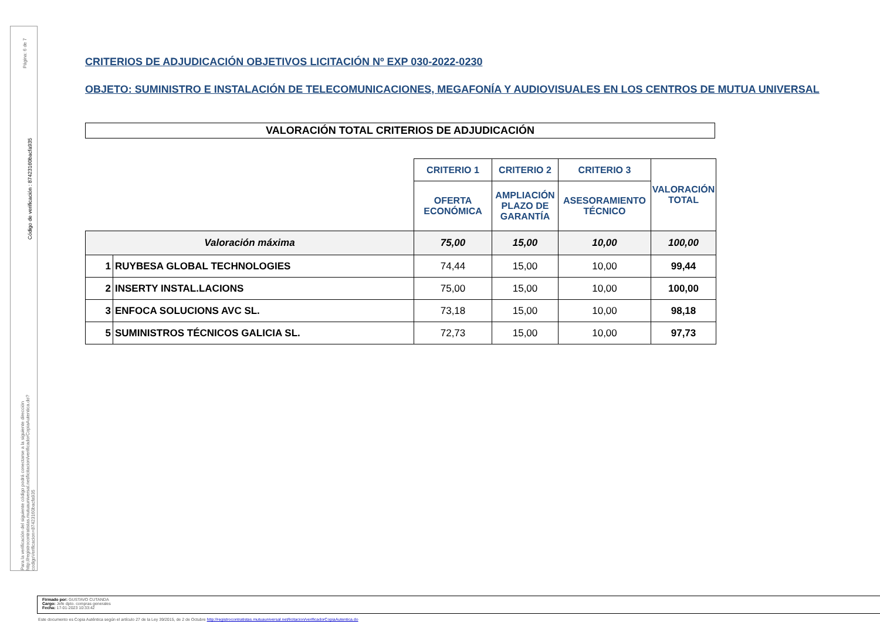Página: 6 de 7
Código de verificación : 87423160bacfa935
Para la verificación del siguiente código podrá conectarse a la siguiente dirección http://registrocontratistas.mutuauniversal.net/licitacion/verificadorCopiaAutentica.do?codigoVerificacion=87423160bacfa935
CRITERIOS DE ADJUDICACIÓN OBJETIVOS LICITACIÓN Nº EXP 030-2022-0230
OBJETO: SUMINISTRO E INSTALACIÓN DE TELECOMUNICACIONES, MEGAFONÍA Y AUDIOVISUALES EN LOS CENTROS DE MUTUA UNIVERSAL
VALORACIÓN TOTAL CRITERIOS DE ADJUDICACIÓN
| | | CRITERIO 1 | CRITERIO 2 | CRITERIO 3 | VALORACIÓN TOTAL |
| | | OFERTA ECONÓMICA | AMPLIACIÓN PLAZO DE GARANTÍA | ASESORAMIENTO TÉCNICO | |
| Valoración máxima | | 75,00 | 15,00 | 10,00 | 100,00 |
| 1 | RUYBESA GLOBAL TECHNOLOGIES | 74,44 | 15,00 | 10,00 | 99,44 |
| 2 | INSERTY INSTAL.LACIONS | 75,00 | 15,00 | 10,00 | 100,00 |
| 3 | ENFOCA SOLUCIONS AVC SL. | 73,18 | 15,00 | 10,00 | 98,18 |
| 5 | SUMINISTROS TÉCNICOS GALICIA SL. | 72,73 | 15,00 | 10,00 | 97,73 |
Firmado por: GUSTAVO CUTANDA
Cargo: Jefe dpto. compras generales
Fecha: 17-01-2023 10:33:42
Este documento es Copia Auténtica según el artículo 27 de la Ley 39/2015, de 2 de Octubre http://registrocontratistas.mutuauniversal.net/licitacion/verificadorCopiaAutentica.do